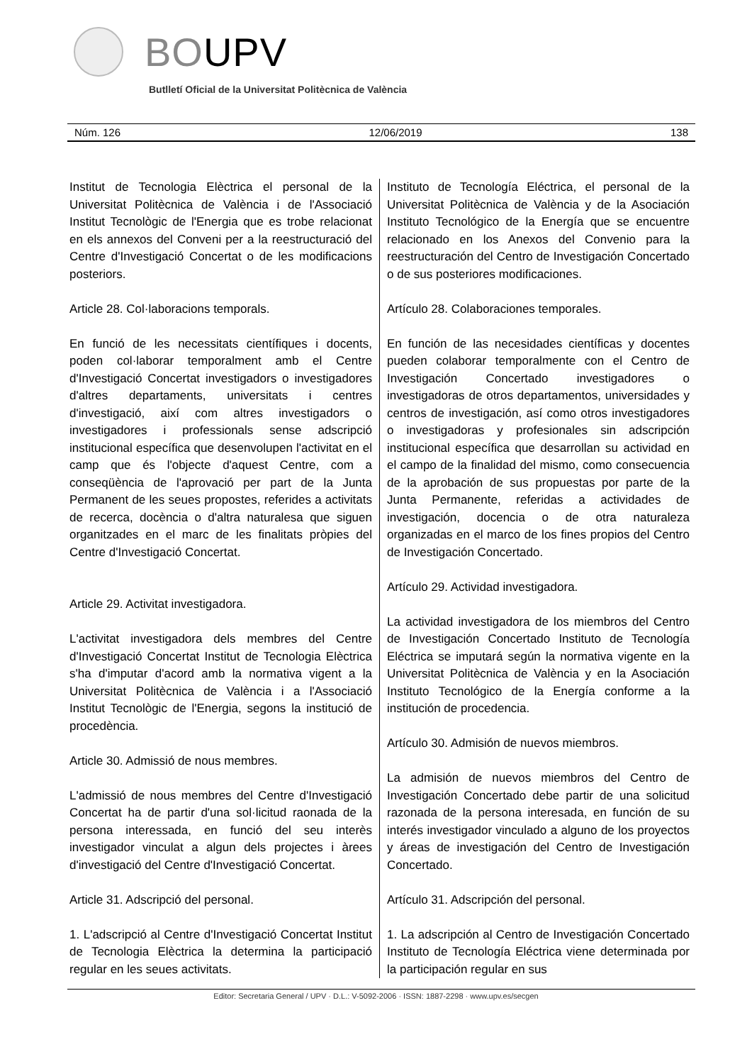BOUPV
Butlletí Oficial de la Universitat Politècnica de València
Núm. 126 12/06/2019 138
Institut de Tecnologia Elèctrica el personal de la Universitat Politècnica de València i de l'Associació Institut Tecnològic de l'Energia que es trobe relacionat en els annexos del Conveni per a la reestructuració del Centre d'Investigació Concertat o de les modificacions posteriors.
Article 28. Col·laboracions temporals.
En funció de les necessitats científiques i docents, poden col·laborar temporalment amb el Centre d'Investigació Concertat investigadors o investigadores d'altres departaments, universitats i centres d'investigació, així com altres investigadors o investigadores i professionals sense adscripció institucional específica que desenvolupen l'activitat en el camp que és l'objecte d'aquest Centre, com a conseqüència de l'aprovació per part de la Junta Permanent de les seues propostes, referides a activitats de recerca, docència o d'altra naturalesa que siguen organitzades en el marc de les finalitats pròpies del Centre d'Investigació Concertat.
Article 29. Activitat investigadora.
L'activitat investigadora dels membres del Centre d'Investigació Concertat Institut de Tecnologia Elèctrica s'ha d'imputar d'acord amb la normativa vigent a la Universitat Politècnica de València i a l'Associació Institut Tecnològic de l'Energia, segons la institució de procedència.
Article 30. Admissió de nous membres.
L'admissió de nous membres del Centre d'Investigació Concertat ha de partir d'una sol·licitud raonada de la persona interessada, en funció del seu interès investigador vinculat a algun dels projectes i àrees d'investigació del Centre d'Investigació Concertat.
Article 31. Adscripció del personal.
1. L'adscripció al Centre d'Investigació Concertat Institut de Tecnologia Elèctrica la determina la participació regular en les seues activitats.
Instituto de Tecnología Eléctrica, el personal de la Universitat Politècnica de València y de la Asociación Instituto Tecnológico de la Energía que se encuentre relacionado en los Anexos del Convenio para la reestructuración del Centro de Investigación Concertado o de sus posteriores modificaciones.
Artículo 28. Colaboraciones temporales.
En función de las necesidades científicas y docentes pueden colaborar temporalmente con el Centro de Investigación Concertado investigadores o investigadoras de otros departamentos, universidades y centros de investigación, así como otros investigadores o investigadoras y profesionales sin adscripción institucional específica que desarrollan su actividad en el campo de la finalidad del mismo, como consecuencia de la aprobación de sus propuestas por parte de la Junta Permanente, referidas a actividades de investigación, docencia o de otra naturaleza organizadas en el marco de los fines propios del Centro de Investigación Concertado.
Artículo 29. Actividad investigadora.
La actividad investigadora de los miembros del Centro de Investigación Concertado Instituto de Tecnología Eléctrica se imputará según la normativa vigente en la Universitat Politècnica de València y en la Asociación Instituto Tecnológico de la Energía conforme a la institución de procedencia.
Artículo 30. Admisión de nuevos miembros.
La admisión de nuevos miembros del Centro de Investigación Concertado debe partir de una solicitud razonada de la persona interesada, en función de su interés investigador vinculado a alguno de los proyectos y áreas de investigación del Centro de Investigación Concertado.
Artículo 31. Adscripción del personal.
1. La adscripción al Centro de Investigación Concertado Instituto de Tecnología Eléctrica viene determinada por la participación regular en sus
Editor: Secretaria General / UPV · D.L.: V-5092-2006 · ISSN: 1887-2298 · www.upv.es/secgen